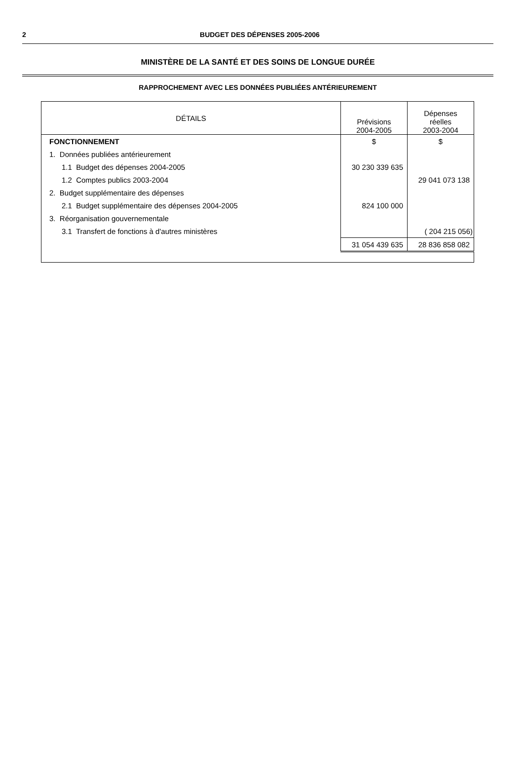2
BUDGET DES DÉPENSES 2005-2006
MINISTÈRE DE LA SANTÉ ET DES SOINS DE LONGUE DURÉE
RAPPROCHEMENT AVEC LES DONNÉES PUBLIÉES ANTÉRIEUREMENT
| DÉTAILS | Prévisions 2004-2005 | Dépenses réelles 2003-2004 |
| --- | --- | --- |
| FONCTIONNEMENT | $ | $ |
| 1. Données publiées antérieurement | | |
| 1.1 Budget des dépenses 2004-2005 | 30 230 339 635 | |
| 1.2 Comptes publics 2003-2004 | | 29 041 073 138 |
| 2. Budget supplémentaire des dépenses | | |
| 2.1 Budget supplémentaire des dépenses 2004-2005 | 824 100 000 | |
| 3. Réorganisation gouvernementale | | |
| 3.1 Transfert de fonctions à d'autres ministères | | ( 204 215 056) |
| | 31 054 439 635 | 28 836 858 082 |